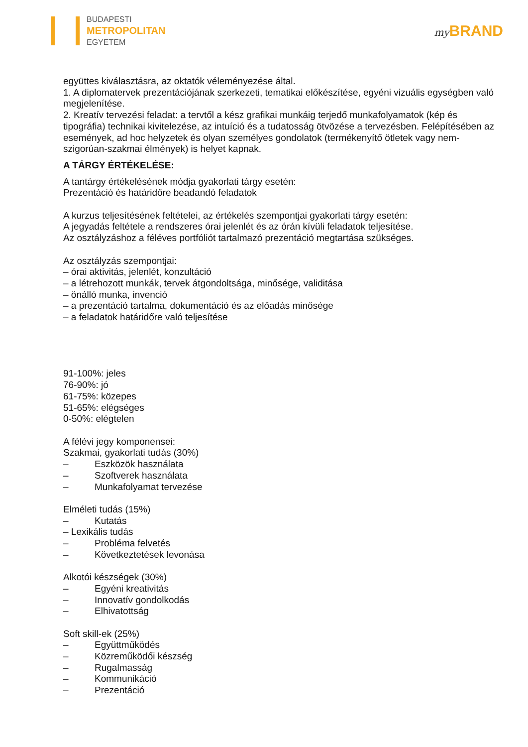BUDAPESTI
METROPOLITAN
EGYETEM
my BRAND
együttes kiválasztásra, az oktatók véleményezése által.
1. A diplomatervek prezentációjának szerkezeti, tematikai előkészítése, egyéni vizuális egységben való megjelenítése.
2. Kreatív tervezési feladat: a tervtől a kész grafikai munkáig terjedő munkafolyamatok (kép és tipográfia) technikai kivitelezése, az intuíció és a tudatosság ötvözése a tervezésben. Felépítésében az események, ad hoc helyzetek és olyan személyes gondolatok (termékenyítő ötletek vagy nem-szigorúan-szakmai élmények) is helyet kapnak.
A TÁRGY ÉRTÉKELÉSE:
A tantárgy értékelésének módja gyakorlati tárgy esetén:
Prezentáció és határidőre beadandó feladatok
A kurzus teljesítésének feltételei, az értékelés szempontjai gyakorlati tárgy esetén:
A jegyadás feltétele a rendszeres órai jelenlét és az órán kívüli feladatok teljesítése.
Az osztályzáshoz a féléves portfóliót tartalmazó prezentáció megtartása szükséges.
Az osztályzás szempontjai:
– órai aktivitás, jelenlét, konzultáció
– a létrehozott munkák, tervek átgondoltsága, minősége, validitása
– önálló munka, invenció
– a prezentáció tartalma, dokumentáció és az előadás minősége
– a feladatok határidőre való teljesítése
91-100%: jeles
76-90%: jó
61-75%: közepes
51-65%: elégséges
0-50%: elégtelen
A félévi jegy komponensei:
Szakmai, gyakorlati tudás (30%)
– Eszközök használata
– Szoftverek használata
– Munkafolyamat tervezése
Elméleti tudás (15%)
– Kutatás
– Lexikális tudás
– Probléma felvetés
– Következtetések levonása
Alkotói készségek (30%)
– Egyéni kreativitás
– Innovatív gondolkodás
– Elhivatottság
Soft skill-ek (25%)
– Együttműködés
– Közreműködői készség
– Rugalmasság
– Kommunikáció
– Prezentáció